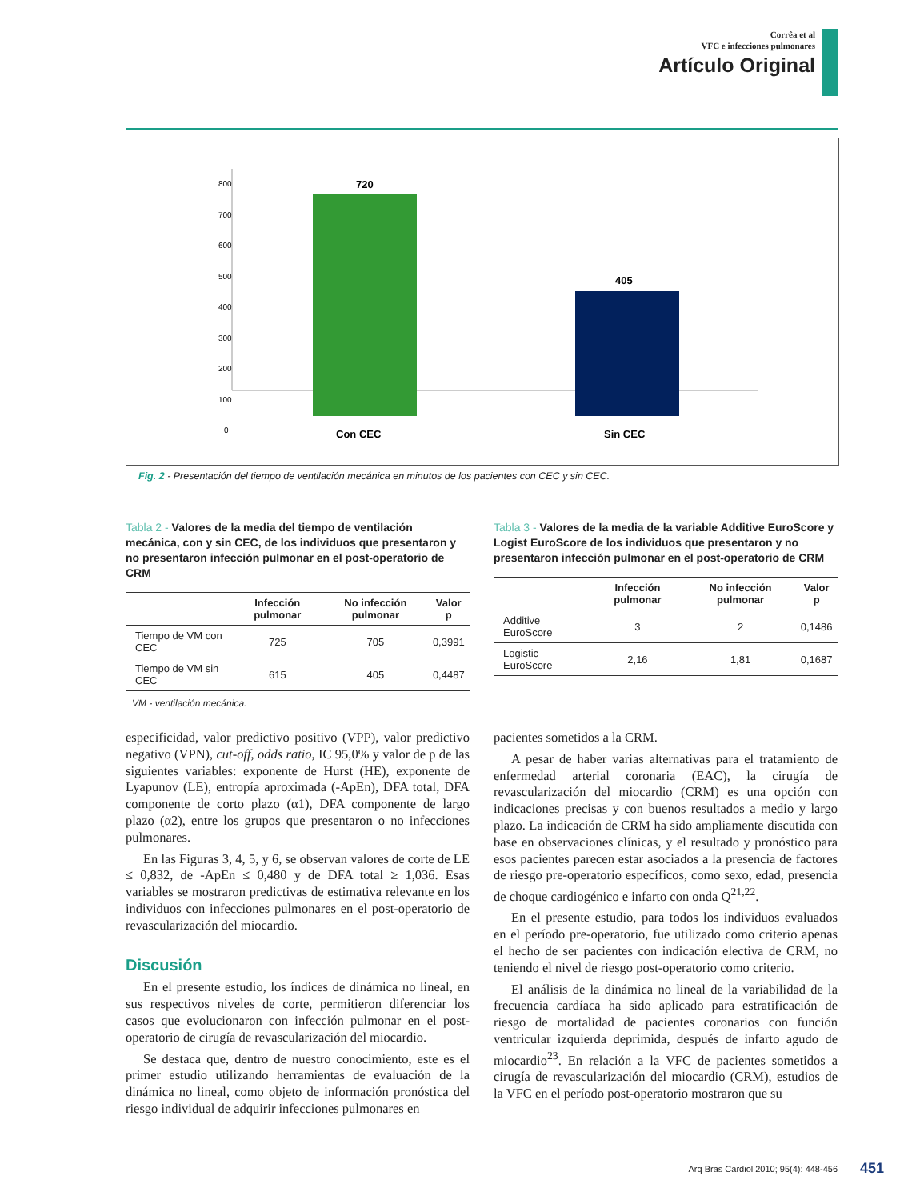Corrêa et al
VFC e infecciones pulmonares
Artículo Original
800
700
600
500
400
300
200
100
0
720
405
Con CEC
Sin CEC
Fig. 2 - Presentación del tiempo de ventilación mecánica en minutos de los pacientes con CEC y sin CEC.
Tabla 2 - Valores de la media del tiempo de ventilación mecánica, con y sin CEC, de los individuos que presentaron y no presentaron infección pulmonar en el post-operatorio de CRM
| | Infección pulmonar | No infección pulmonar | Valor p |
| --- | --- | --- | --- |
| Tiempo de VM con CEC | 725 | 705 | 0,3991 |
| Tiempo de VM sin CEC | 615 | 405 | 0,4487 |
VM - ventilación mecánica.
Tabla 3 - Valores de la media de la variable Additive EuroScore y Logist EuroScore de los individuos que presentaron y no presentaron infección pulmonar en el post-operatorio de CRM
| | Infección pulmonar | No infección pulmonar | Valor p |
| --- | --- | --- | --- |
| Additive EuroScore | 3 | 2 | 0,1486 |
| Logistic EuroScore | 2,16 | 1,81 | 0,1687 |
especificidad, valor predictivo positivo (VPP), valor predictivo negativo (VPN), cut-off, odds ratio, IC 95,0% y valor de p de las siguientes variables: exponente de Hurst (HE), exponente de Lyapunov (LE), entropía aproximada (-ApEn), DFA total, DFA componente de corto plazo (α1), DFA componente de largo plazo (α2), entre los grupos que presentaron o no infecciones pulmonares.
En las Figuras 3, 4, 5, y 6, se observan valores de corte de LE ≤ 0,832, de -ApEn ≤ 0,480 y de DFA total ≥ 1,036. Esas variables se mostraron predictivas de estimativa relevante en los individuos con infecciones pulmonares en el post-operatorio de revascularización del miocardio.
Discusión
En el presente estudio, los índices de dinámica no lineal, en sus respectivos niveles de corte, permitieron diferenciar los casos que evolucionaron con infección pulmonar en el post-operatorio de cirugía de revascularización del miocardio.
Se destaca que, dentro de nuestro conocimiento, este es el primer estudio utilizando herramientas de evaluación de la dinámica no lineal, como objeto de información pronóstica del riesgo individual de adquirir infecciones pulmonares en
pacientes sometidos a la CRM.
A pesar de haber varias alternativas para el tratamiento de enfermedad arterial coronaria (EAC), la cirugía de revascularización del miocardio (CRM) es una opción con indicaciones precisas y con buenos resultados a medio y largo plazo. La indicación de CRM ha sido ampliamente discutida con base en observaciones clínicas, y el resultado y pronóstico para esos pacientes parecen estar asociados a la presencia de factores de riesgo pre-operatorio específicos, como sexo, edad, presencia de choque cardiogénico e infarto con onda Q<sup>21,22</sup>.
En el presente estudio, para todos los individuos evaluados en el período pre-operatorio, fue utilizado como criterio apenas el hecho de ser pacientes con indicación electiva de CRM, no teniendo el nivel de riesgo post-operatorio como criterio.
El análisis de la dinámica no lineal de la variabilidad de la frecuencia cardíaca ha sido aplicado para estratificación de riesgo de mortalidad de pacientes coronarios con función ventricular izquierda deprimida, después de infarto agudo de miocardio<sup>23</sup>. En relación a la VFC de pacientes sometidos a cirugía de revascularización del miocardio (CRM), estudios de la VFC en el período post-operatorio mostraron que su
Arq Bras Cardiol 2010; 95(4): 448-456
451